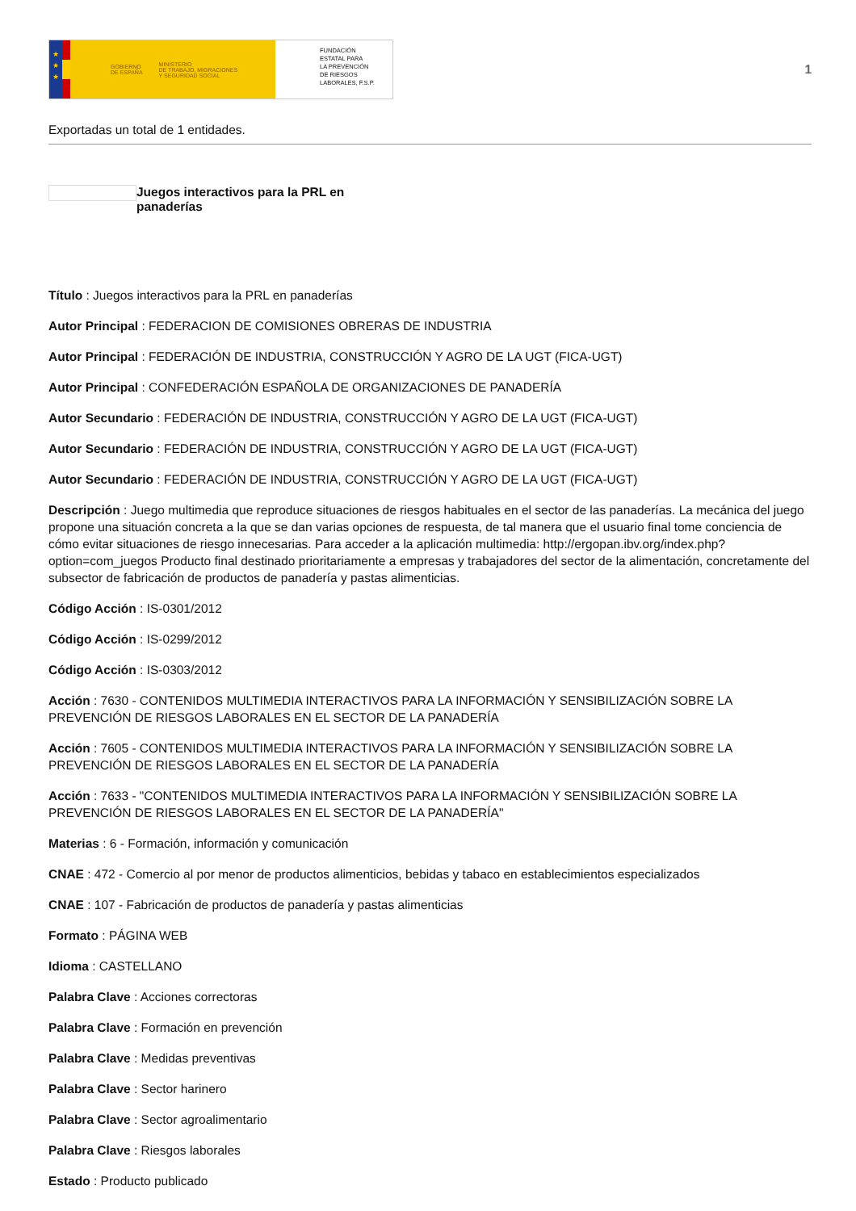★
★
★
GOBIERNO
DE ESPAÑA MINISTERIO
DE TRABAJO, MIGRACIONES
Y SEGURIDAD SOCIAL
FUNDACIÓN
ESTATAL PARA
LA PREVENCIÓN
DE RIESGOS
LABORALES, F.S.P.
1
Exportadas un total de 1 entidades.
Juegos interactivos para la PRL en panaderías
Título : Juegos interactivos para la PRL en panaderías
Autor Principal : FEDERACION DE COMISIONES OBRERAS DE INDUSTRIA
Autor Principal : FEDERACIÓN DE INDUSTRIA, CONSTRUCCIÓN Y AGRO DE LA UGT (FICA-UGT)
Autor Principal : CONFEDERACIÓN ESPAÑOLA DE ORGANIZACIONES DE PANADERÍA
Autor Secundario : FEDERACIÓN DE INDUSTRIA, CONSTRUCCIÓN Y AGRO DE LA UGT (FICA-UGT)
Autor Secundario : FEDERACIÓN DE INDUSTRIA, CONSTRUCCIÓN Y AGRO DE LA UGT (FICA-UGT)
Autor Secundario : FEDERACIÓN DE INDUSTRIA, CONSTRUCCIÓN Y AGRO DE LA UGT (FICA-UGT)
Descripción : Juego multimedia que reproduce situaciones de riesgos habituales en el sector de las panaderías. La mecánica del juego propone una situación concreta a la que se dan varias opciones de respuesta, de tal manera que el usuario final tome conciencia de cómo evitar situaciones de riesgo innecesarias. Para acceder a la aplicación multimedia: http://ergopan.ibv.org/index.php?option=com_juegos Producto final destinado prioritariamente a empresas y trabajadores del sector de la alimentación, concretamente del subsector de fabricación de productos de panadería y pastas alimenticias.
Código Acción : IS-0301/2012
Código Acción : IS-0299/2012
Código Acción : IS-0303/2012
Acción : 7630 - CONTENIDOS MULTIMEDIA INTERACTIVOS PARA LA INFORMACIÓN Y SENSIBILIZACIÓN SOBRE LA PREVENCIÓN DE RIESGOS LABORALES EN EL SECTOR DE LA PANADERÍA
Acción : 7605 - CONTENIDOS MULTIMEDIA INTERACTIVOS PARA LA INFORMACIÓN Y SENSIBILIZACIÓN SOBRE LA PREVENCIÓN DE RIESGOS LABORALES EN EL SECTOR DE LA PANADERÍA
Acción : 7633 - "CONTENIDOS MULTIMEDIA INTERACTIVOS PARA LA INFORMACIÓN Y SENSIBILIZACIÓN SOBRE LA PREVENCIÓN DE RIESGOS LABORALES EN EL SECTOR DE LA PANADERÍA"
Materias : 6 - Formación, información y comunicación
CNAE : 472 - Comercio al por menor de productos alimenticios, bebidas y tabaco en establecimientos especializados
CNAE : 107 - Fabricación de productos de panadería y pastas alimenticias
Formato : PÁGINA WEB
Idioma : CASTELLANO
Palabra Clave : Acciones correctoras
Palabra Clave : Formación en prevención
Palabra Clave : Medidas preventivas
Palabra Clave : Sector harinero
Palabra Clave : Sector agroalimentario
Palabra Clave : Riesgos laborales
Estado : Producto publicado